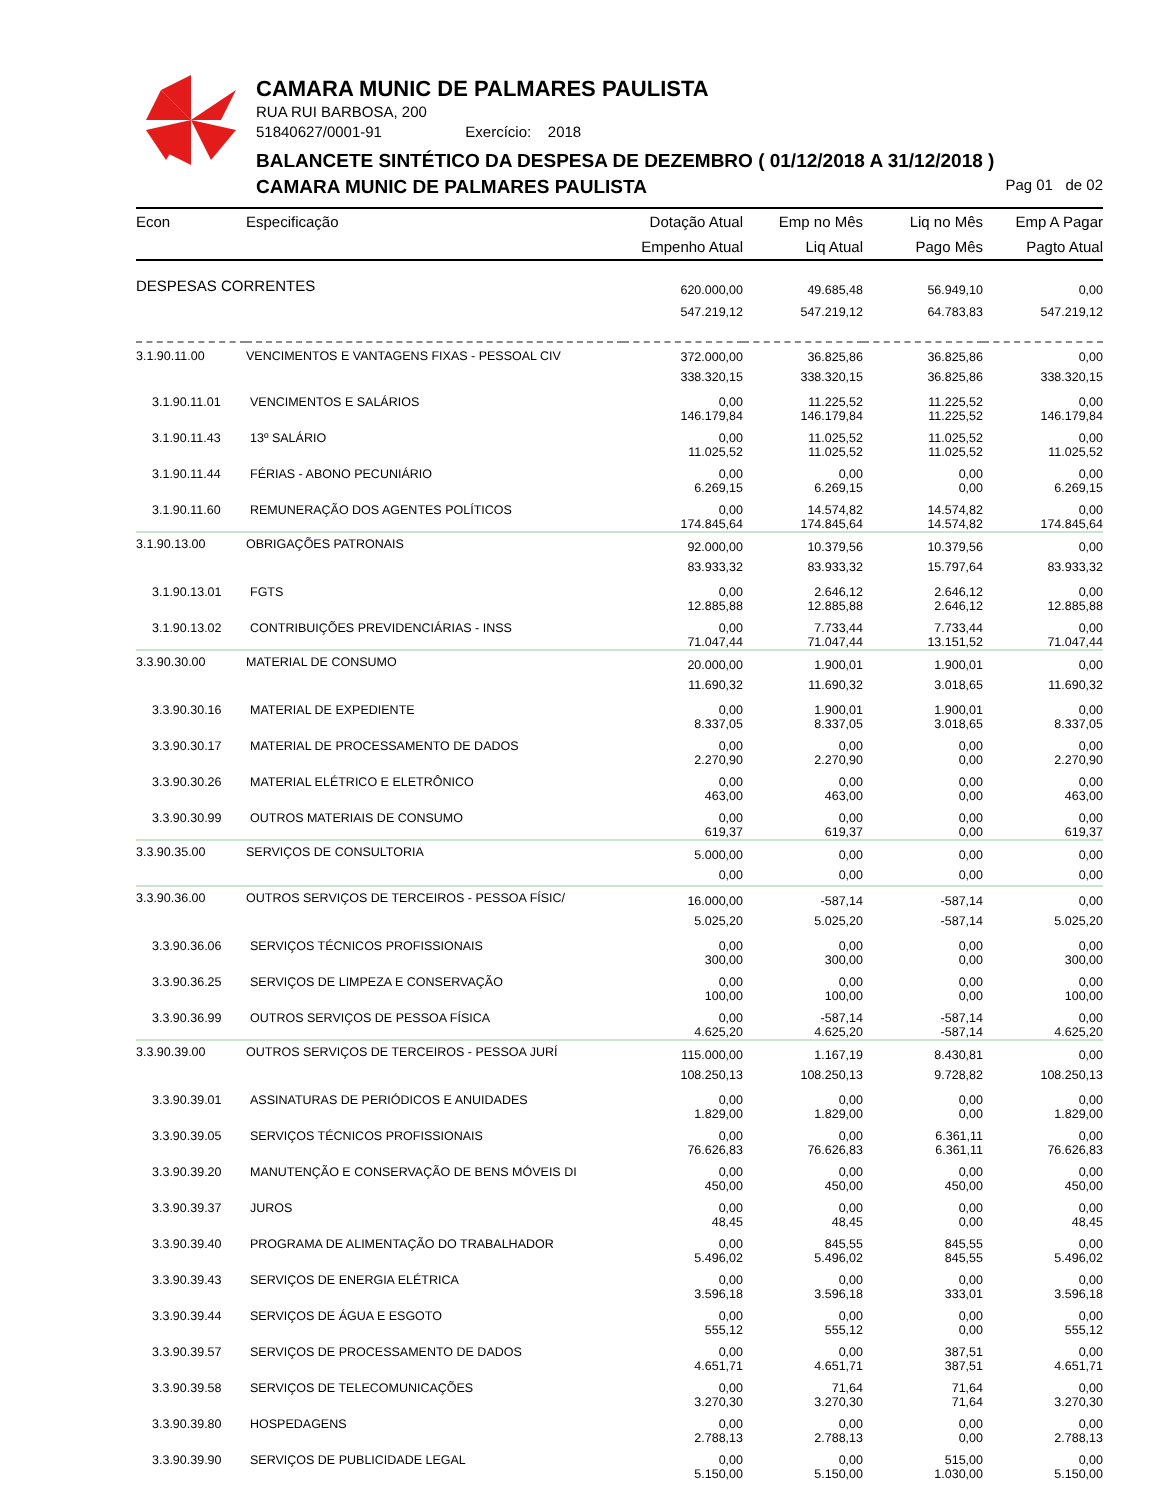CAMARA MUNIC DE PALMARES PAULISTA
RUA RUI BARBOSA, 200
51840627/0001-91 Exercício: 2018
BALANCETE SINTÉTICO DA DESPESA DE DEZEMBRO ( 01/12/2018 A 31/12/2018 )
CAMARA MUNIC DE PALMARES PAULISTA
Pag 01 de 02
| Econ | Especificação | Dotação Atual Empenho Atual | Emp no Mês Liq Atual | Liq no Mês Pago Mês | Emp A Pagar Pagto Atual |
| --- | --- | --- | --- | --- | --- |
| DESPESAS CORRENTES | | 620.000,00 547.219,12 | 49.685,48 547.219,12 | 56.949,10 64.783,83 | 0,00 547.219,12 |
| 3.1.90.11.00 | VENCIMENTOS E VANTAGENS FIXAS - PESSOAL CIV | 372.000,00 338.320,15 | 36.825,86 338.320,15 | 36.825,86 36.825,86 | 0,00 338.320,15 |
| 3.1.90.11.01 | VENCIMENTOS E SALÁRIOS | 0,00 146.179,84 | 11.225,52 146.179,84 | 11.225,52 11.225,52 | 0,00 146.179,84 |
| 3.1.90.11.43 | 13º SALÁRIO | 0,00 11.025,52 | 11.025,52 11.025,52 | 11.025,52 11.025,52 | 0,00 11.025,52 |
| 3.1.90.11.44 | FÉRIAS - ABONO PECUNIÁRIO | 0,00 6.269,15 | 0,00 6.269,15 | 0,00 0,00 | 0,00 6.269,15 |
| 3.1.90.11.60 | REMUNERAÇÃO DOS AGENTES POLÍTICOS | 0,00 174.845,64 | 14.574,82 174.845,64 | 14.574,82 14.574,82 | 0,00 174.845,64 |
| 3.1.90.13.00 | OBRIGAÇÕES PATRONAIS | 92.000,00 83.933,32 | 10.379,56 83.933,32 | 10.379,56 15.797,64 | 0,00 83.933,32 |
| 3.1.90.13.01 | FGTS | 0,00 12.885,88 | 2.646,12 12.885,88 | 2.646,12 2.646,12 | 0,00 12.885,88 |
| 3.1.90.13.02 | CONTRIBUIÇÕES PREVIDENCIÁRIAS - INSS | 0,00 71.047,44 | 7.733,44 71.047,44 | 7.733,44 13.151,52 | 0,00 71.047,44 |
| 3.3.90.30.00 | MATERIAL DE CONSUMO | 20.000,00 11.690,32 | 1.900,01 11.690,32 | 1.900,01 3.018,65 | 0,00 11.690,32 |
| 3.3.90.30.16 | MATERIAL DE EXPEDIENTE | 0,00 8.337,05 | 1.900,01 8.337,05 | 1.900,01 3.018,65 | 0,00 8.337,05 |
| 3.3.90.30.17 | MATERIAL DE PROCESSAMENTO DE DADOS | 0,00 2.270,90 | 0,00 2.270,90 | 0,00 0,00 | 0,00 2.270,90 |
| 3.3.90.30.26 | MATERIAL ELÉTRICO E ELETRÔNICO | 0,00 463,00 | 0,00 463,00 | 0,00 0,00 | 0,00 463,00 |
| 3.3.90.30.99 | OUTROS MATERIAIS DE CONSUMO | 0,00 619,37 | 0,00 619,37 | 0,00 0,00 | 0,00 619,37 |
| 3.3.90.35.00 | SERVIÇOS DE CONSULTORIA | 5.000,00 0,00 | 0,00 0,00 | 0,00 0,00 | 0,00 0,00 |
| 3.3.90.36.00 | OUTROS SERVIÇOS DE TERCEIROS - PESSOA FÍSIC/ | 16.000,00 5.025,20 | -587,14 5.025,20 | -587,14 -587,14 | 0,00 5.025,20 |
| 3.3.90.36.06 | SERVIÇOS TÉCNICOS PROFISSIONAIS | 0,00 300,00 | 0,00 300,00 | 0,00 0,00 | 0,00 300,00 |
| 3.3.90.36.25 | SERVIÇOS DE LIMPEZA E CONSERVAÇÃO | 0,00 100,00 | 0,00 100,00 | 0,00 0,00 | 0,00 100,00 |
| 3.3.90.36.99 | OUTROS SERVIÇOS DE PESSOA FÍSICA | 0,00 4.625,20 | -587,14 4.625,20 | -587,14 -587,14 | 0,00 4.625,20 |
| 3.3.90.39.00 | OUTROS SERVIÇOS DE TERCEIROS - PESSOA JURÍ | 115.000,00 108.250,13 | 1.167,19 108.250,13 | 8.430,81 9.728,82 | 0,00 108.250,13 |
| 3.3.90.39.01 | ASSINATURAS DE PERIÓDICOS E ANUIDADES | 0,00 1.829,00 | 0,00 1.829,00 | 0,00 0,00 | 0,00 1.829,00 |
| 3.3.90.39.05 | SERVIÇOS TÉCNICOS PROFISSIONAIS | 0,00 76.626,83 | 0,00 76.626,83 | 6.361,11 6.361,11 | 0,00 76.626,83 |
| 3.3.90.39.20 | MANUTENÇÃO E CONSERVAÇÃO DE BENS MÓVEIS DI | 0,00 450,00 | 0,00 450,00 | 0,00 450,00 | 0,00 450,00 |
| 3.3.90.39.37 | JUROS | 0,00 48,45 | 0,00 48,45 | 0,00 0,00 | 0,00 48,45 |
| 3.3.90.39.40 | PROGRAMA DE ALIMENTAÇÃO DO TRABALHADOR | 0,00 5.496,02 | 845,55 5.496,02 | 845,55 845,55 | 0,00 5.496,02 |
| 3.3.90.39.43 | SERVIÇOS DE ENERGIA ELÉTRICA | 0,00 3.596,18 | 0,00 3.596,18 | 0,00 333,01 | 0,00 3.596,18 |
| 3.3.90.39.44 | SERVIÇOS DE ÁGUA E ESGOTO | 0,00 555,12 | 0,00 555,12 | 0,00 0,00 | 0,00 555,12 |
| 3.3.90.39.57 | SERVIÇOS DE PROCESSAMENTO DE DADOS | 0,00 4.651,71 | 0,00 4.651,71 | 387,51 387,51 | 0,00 4.651,71 |
| 3.3.90.39.58 | SERVIÇOS DE TELECOMUNICAÇÕES | 0,00 3.270,30 | 71,64 3.270,30 | 71,64 71,64 | 0,00 3.270,30 |
| 3.3.90.39.80 | HOSPEDAGENS | 0,00 2.788,13 | 0,00 2.788,13 | 0,00 0,00 | 0,00 2.788,13 |
| 3.3.90.39.90 | SERVIÇOS DE PUBLICIDADE LEGAL | 0,00 5.150,00 | 0,00 5.150,00 | 515,00 1.030,00 | 0,00 5.150,00 |